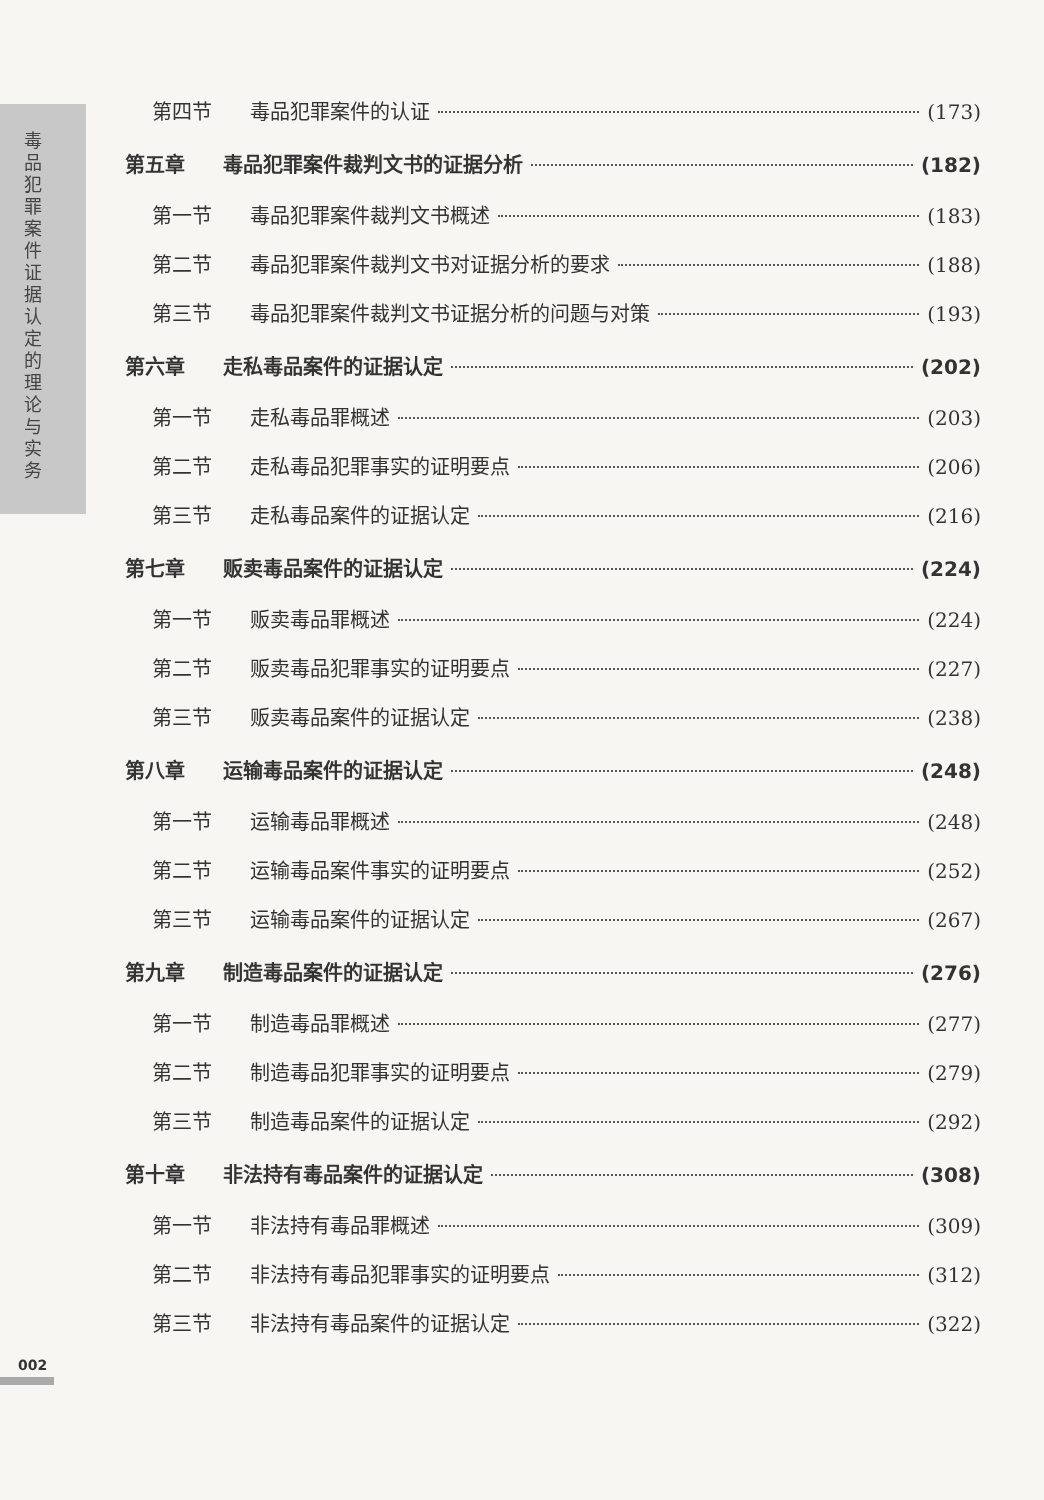毒品犯罪案件证据认定的理论与实务
第四节 毒品犯罪案件的认证 (173)
第五章 毒品犯罪案件裁判文书的证据分析 (182)
第一节 毒品犯罪案件裁判文书概述 (183)
第二节 毒品犯罪案件裁判文书对证据分析的要求 (188)
第三节 毒品犯罪案件裁判文书证据分析的问题与对策 (193)
第六章 走私毒品案件的证据认定 (202)
第一节 走私毒品罪概述 (203)
第二节 走私毒品犯罪事实的证明要点 (206)
第三节 走私毒品案件的证据认定 (216)
第七章 贩卖毒品案件的证据认定 (224)
第一节 贩卖毒品罪概述 (224)
第二节 贩卖毒品犯罪事实的证明要点 (227)
第三节 贩卖毒品案件的证据认定 (238)
第八章 运输毒品案件的证据认定 (248)
第一节 运输毒品罪概述 (248)
第二节 运输毒品案件事实的证明要点 (252)
第三节 运输毒品案件的证据认定 (267)
第九章 制造毒品案件的证据认定 (276)
第一节 制造毒品罪概述 (277)
第二节 制造毒品犯罪事实的证明要点 (279)
第三节 制造毒品案件的证据认定 (292)
第十章 非法持有毒品案件的证据认定 (308)
第一节 非法持有毒品罪概述 (309)
第二节 非法持有毒品犯罪事实的证明要点 (312)
第三节 非法持有毒品案件的证据认定 (322)
002